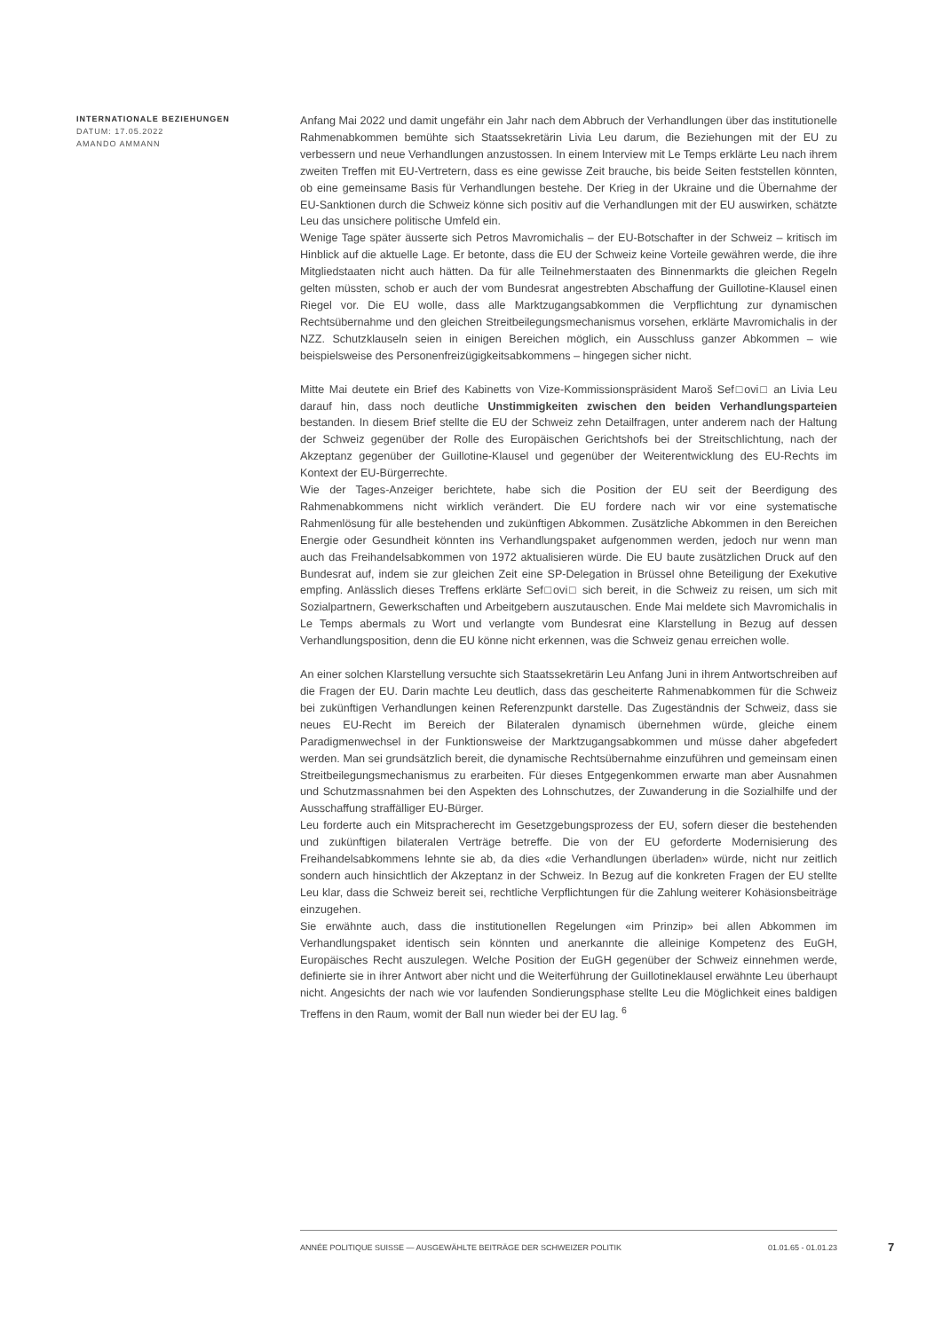INTERNATIONALE BEZIEHUNGEN
DATUM: 17.05.2022
AMANDO AMMANN
Anfang Mai 2022 und damit ungefähr ein Jahr nach dem Abbruch der Verhandlungen über das institutionelle Rahmenabkommen bemühte sich Staatssekretärin Livia Leu darum, die Beziehungen mit der EU zu verbessern und neue Verhandlungen anzustossen. In einem Interview mit Le Temps erklärte Leu nach ihrem zweiten Treffen mit EU-Vertretern, dass es eine gewisse Zeit brauche, bis beide Seiten feststellen könnten, ob eine gemeinsame Basis für Verhandlungen bestehe. Der Krieg in der Ukraine und die Übernahme der EU-Sanktionen durch die Schweiz könne sich positiv auf die Verhandlungen mit der EU auswirken, schätzte Leu das unsichere politische Umfeld ein.
Wenige Tage später äusserte sich Petros Mavromichalis – der EU-Botschafter in der Schweiz – kritisch im Hinblick auf die aktuelle Lage. Er betonte, dass die EU der Schweiz keine Vorteile gewähren werde, die ihre Mitgliedstaaten nicht auch hätten. Da für alle Teilnehmerstaaten des Binnenmarkts die gleichen Regeln gelten müssten, schob er auch der vom Bundesrat angestrebten Abschaffung der Guillotine-Klausel einen Riegel vor. Die EU wolle, dass alle Marktzugangsabkommen die Verpflichtung zur dynamischen Rechtsübernahme und den gleichen Streitbeilegungsmechanismus vorsehen, erklärte Mavromichalis in der NZZ. Schutzklauseln seien in einigen Bereichen möglich, ein Ausschluss ganzer Abkommen – wie beispielsweise des Personenfreizügigkeitsabkommens – hingegen sicher nicht.
Mitte Mai deutete ein Brief des Kabinetts von Vize-Kommissionspräsident Maroš Sef□ovi□ an Livia Leu darauf hin, dass noch deutliche Unstimmigkeiten zwischen den beiden Verhandlungsparteien bestanden. In diesem Brief stellte die EU der Schweiz zehn Detailfragen, unter anderem nach der Haltung der Schweiz gegenüber der Rolle des Europäischen Gerichtshofs bei der Streitschlichtung, nach der Akzeptanz gegenüber der Guillotine-Klausel und gegenüber der Weiterentwicklung des EU-Rechts im Kontext der EU-Bürgerrechte.
Wie der Tages-Anzeiger berichtete, habe sich die Position der EU seit der Beerdigung des Rahmenabkommens nicht wirklich verändert. Die EU fordere nach wir vor eine systematische Rahmenlösung für alle bestehenden und zukünftigen Abkommen. Zusätzliche Abkommen in den Bereichen Energie oder Gesundheit könnten ins Verhandlungspaket aufgenommen werden, jedoch nur wenn man auch das Freihandelsabkommen von 1972 aktualisieren würde. Die EU baute zusätzlichen Druck auf den Bundesrat auf, indem sie zur gleichen Zeit eine SP-Delegation in Brüssel ohne Beteiligung der Exekutive empfing. Anlässlich dieses Treffens erklärte Sef□ovi□ sich bereit, in die Schweiz zu reisen, um sich mit Sozialpartnern, Gewerkschaften und Arbeitgebern auszutauschen. Ende Mai meldete sich Mavromichalis in Le Temps abermals zu Wort und verlangte vom Bundesrat eine Klarstellung in Bezug auf dessen Verhandlungsposition, denn die EU könne nicht erkennen, was die Schweiz genau erreichen wolle.
An einer solchen Klarstellung versuchte sich Staatssekretärin Leu Anfang Juni in ihrem Antwortschreiben auf die Fragen der EU. Darin machte Leu deutlich, dass das gescheiterte Rahmenabkommen für die Schweiz bei zukünftigen Verhandlungen keinen Referenzpunkt darstelle. Das Zugeständnis der Schweiz, dass sie neues EU-Recht im Bereich der Bilateralen dynamisch übernehmen würde, gleiche einem Paradigmenwechsel in der Funktionsweise der Marktzugangsabkommen und müsse daher abgefedert werden. Man sei grundsätzlich bereit, die dynamische Rechtsübernahme einzuführen und gemeinsam einen Streitbeilegungsmechanismus zu erarbeiten. Für dieses Entgegenkommen erwarte man aber Ausnahmen und Schutzmassnahmen bei den Aspekten des Lohnschutzes, der Zuwanderung in die Sozialhilfe und der Ausschaffung straffälliger EU-Bürger.
Leu forderte auch ein Mitspracherecht im Gesetzgebungsprozess der EU, sofern dieser die bestehenden und zukünftigen bilateralen Verträge betreffe. Die von der EU geforderte Modernisierung des Freihandelsabkommens lehnte sie ab, da dies «die Verhandlungen überladen» würde, nicht nur zeitlich sondern auch hinsichtlich der Akzeptanz in der Schweiz. In Bezug auf die konkreten Fragen der EU stellte Leu klar, dass die Schweiz bereit sei, rechtliche Verpflichtungen für die Zahlung weiterer Kohäsionsbeiträge einzugehen.
Sie erwähnte auch, dass die institutionellen Regelungen «im Prinzip» bei allen Abkommen im Verhandlungspaket identisch sein könnten und anerkannte die alleinige Kompetenz des EuGH, Europäisches Recht auszulegen. Welche Position der EuGH gegenüber der Schweiz einnehmen werde, definierte sie in ihrer Antwort aber nicht und die Weiterführung der Guillotineklausel erwähnte Leu überhaupt nicht. Angesichts der nach wie vor laufenden Sondierungsphase stellte Leu die Möglichkeit eines baldigen Treffens in den Raum, womit der Ball nun wieder bei der EU lag. <sup>6</sup>
ANNÉE POLITIQUE SUISSE — AUSGEWÄHLTE BEITRÄGE DER SCHWEIZER POLITIK 01.01.65 - 01.01.23
7